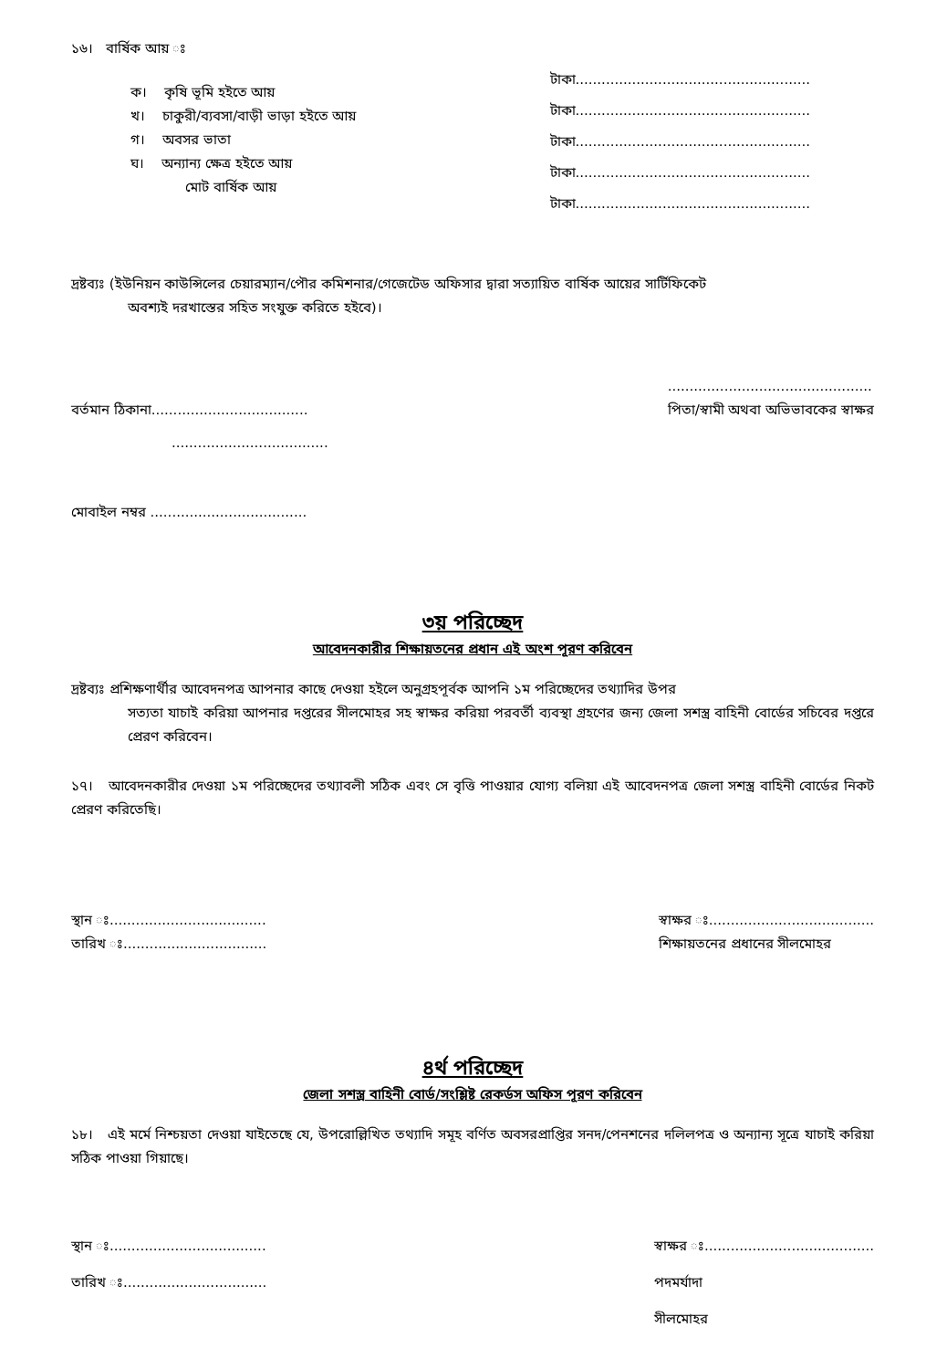১৬। বার্ষিক আয় ঃ
ক। কৃষি ভূমি হইতে আয়
খ। চাকুরী/ব্যবসা/বাড়ী ভাড়া হইতে আয়
গ। অবসর ভাতা
ঘ। অন্যান্য ক্ষেত্র হইতে আয়
মোট বার্ষিক আয়
টাকা......................................................
টাকা......................................................
টাকা......................................................
টাকা......................................................
টাকা......................................................
দ্রষ্টব্যঃ (ইউনিয়ন কাউন্সিলের চেয়ারম্যান/পৌর কমিশনার/গেজেটেড অফিসার দ্বারা সত্যায়িত বার্ষিক আয়ের সার্টিফিকেট
অবশ্যই দরখাস্তের সহিত সংযুক্ত করিতে হইবে)।
বর্তমান ঠিকানা....................................
....................................
...............................................
পিতা/স্বামী অথবা অভিভাবকের স্বাক্ষর
মোবাইল নম্বর ....................................
৩য় পরিচ্ছেদ
আবেদনকারীর শিক্ষায়তনের প্রধান এই অংশ পূরণ করিবেন
দ্রষ্টব্যঃ প্রশিক্ষণার্থীর আবেদনপত্র আপনার কাছে দেওয়া হইলে অনুগ্রহপূর্বক আপনি ১ম পরিচ্ছেদের তথ্যাদির উপর
সত্যতা যাচাই করিয়া আপনার দপ্তরের সীলমোহর সহ স্বাক্ষর করিয়া পরবর্তী ব্যবস্থা গ্রহণের জন্য জেলা সশস্ত্র বাহিনী বোর্ডের সচিবের দপ্তরে প্রেরণ করিবেন।
১৭। আবেদনকারীর দেওয়া ১ম পরিচ্ছেদের তথ্যাবলী সঠিক এবং সে বৃত্তি পাওয়ার যোগ্য বলিয়া এই আবেদনপত্র জেলা সশস্ত্র বাহিনী বোর্ডের নিকট প্রেরণ করিতেছি।
স্থান ঃ....................................
তারিখ ঃ.................................
স্বাক্ষর ঃ......................................
শিক্ষায়তনের প্রধানের সীলমোহর
৪র্থ পরিচ্ছেদ
জেলা সশস্ত্র বাহিনী বোর্ড/সংশ্লিষ্ট রেকর্ডস অফিস পূরণ করিবেন
১৮। এই মর্মে নিশ্চয়তা দেওয়া যাইতেছে যে, উপরোল্লিখিত তথ্যাদি সমূহ বর্ণিত অবসরপ্রাপ্তির সনদ/পেনশনের দলিলপত্র ও অন্যান্য সূত্রে যাচাই করিয়া সঠিক পাওয়া গিয়াছে।
স্থান ঃ....................................
তারিখ ঃ.................................
স্বাক্ষর ঃ.......................................
পদমর্যাদা
সীলমোহর